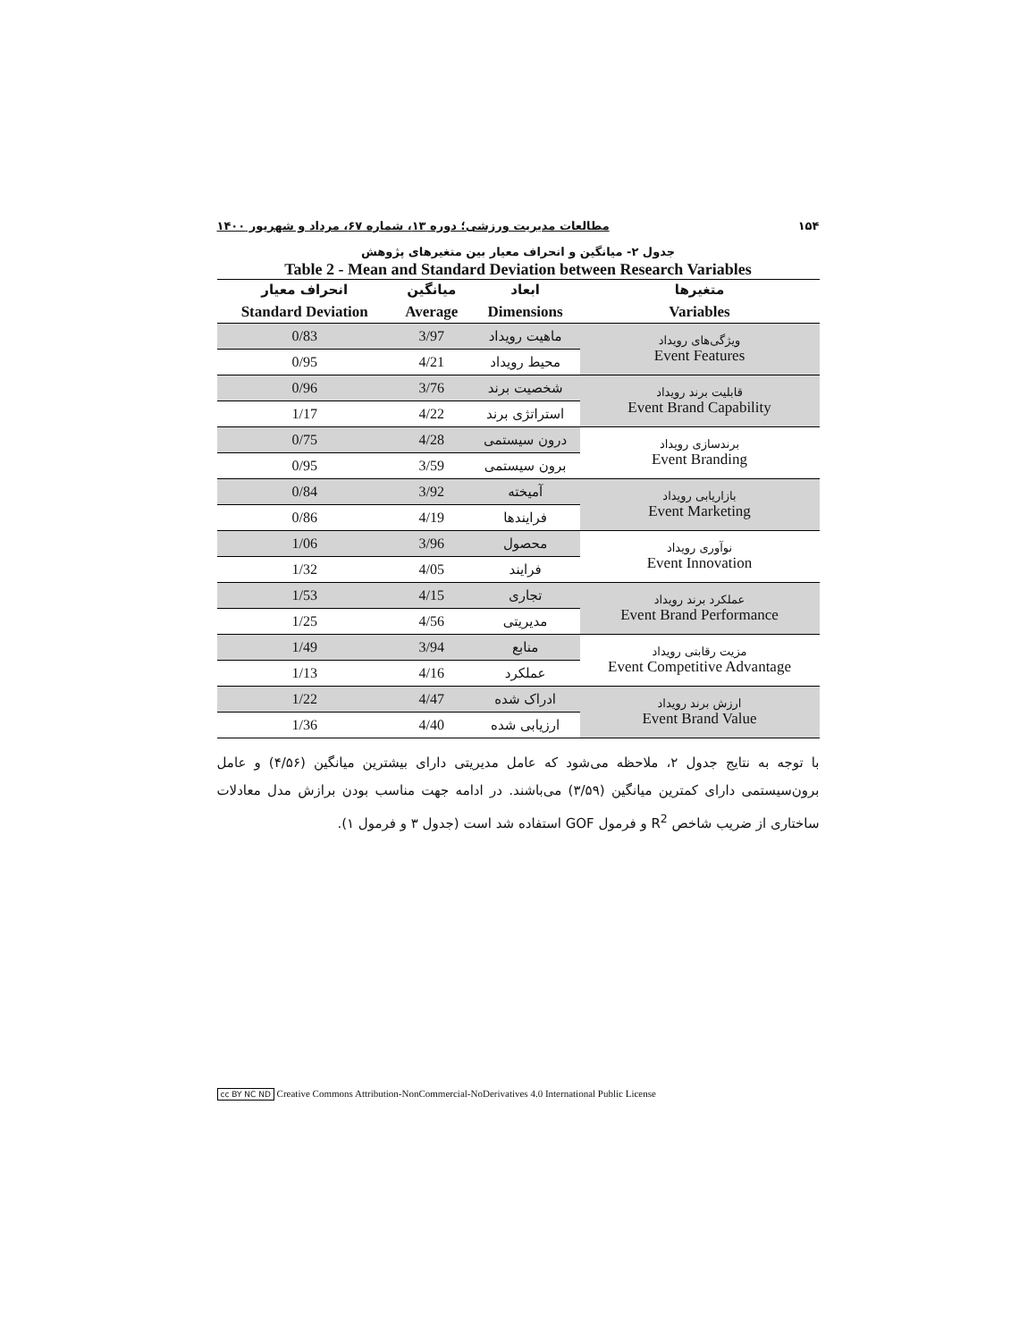۱۵۴ مطالعات مدیریت ورزشی؛ دوره ۱۳، شماره ۶۷، مرداد و شهریور ۱۴۰۰
جدول ۲- میانگین و انحراف معیار بین متغیرهای پژوهش
Table 2 - Mean and Standard Deviation between Research Variables
| متغیرها Variables | ابعاد Dimensions | میانگین Average | انحراف معیار Standard Deviation |
| --- | --- | --- | --- |
| ویژگی‌های رویداد Event Features | ماهیت رویداد | 3/97 | 0/83 |
| | محیط رویداد | 4/21 | 0/95 |
| قابلیت برند رویداد Event Brand Capability | شخصیت برند | 3/76 | 0/96 |
| | استراتژی برند | 4/22 | 1/17 |
| برندسازی رویداد Event Branding | درون سیستمی | 4/28 | 0/75 |
| | برون سیستمی | 3/59 | 0/95 |
| بازاریابی رویداد Event Marketing | آمیخته | 3/92 | 0/84 |
| | فرایندها | 4/19 | 0/86 |
| نوآوری رویداد Event Innovation | محصول | 3/96 | 1/06 |
| | فرایند | 4/05 | 1/32 |
| عملکرد برند رویداد Event Brand Performance | تجاری | 4/15 | 1/53 |
| | مدیریتی | 4/56 | 1/25 |
| مزیت رقابتی رویداد Event Competitive Advantage | منابع | 3/94 | 1/49 |
| | عملکرد | 4/16 | 1/13 |
| ارزش برند رویداد Event Brand Value | ادراک شده | 4/47 | 1/22 |
| | ارزیابی شده | 4/40 | 1/36 |
با توجه به نتایج جدول ۲، ملاحظه می‌شود که عامل مدیریتی دارای بیشترین میانگین (۴/۵۶) و عامل برون‌سیستمی دارای کمترین میانگین (۳/۵۹) می‌باشند. در ادامه جهت مناسب بودن برازش مدل معادلات ساختاری از ضریب شاخص R<sup>2</sup> و فرمول GOF استفاده شد است (جدول ۳ و فرمول ۱).
cc BY NC ND Creative Commons Attribution-NonCommercial-NoDerivatives 4.0 International Public License